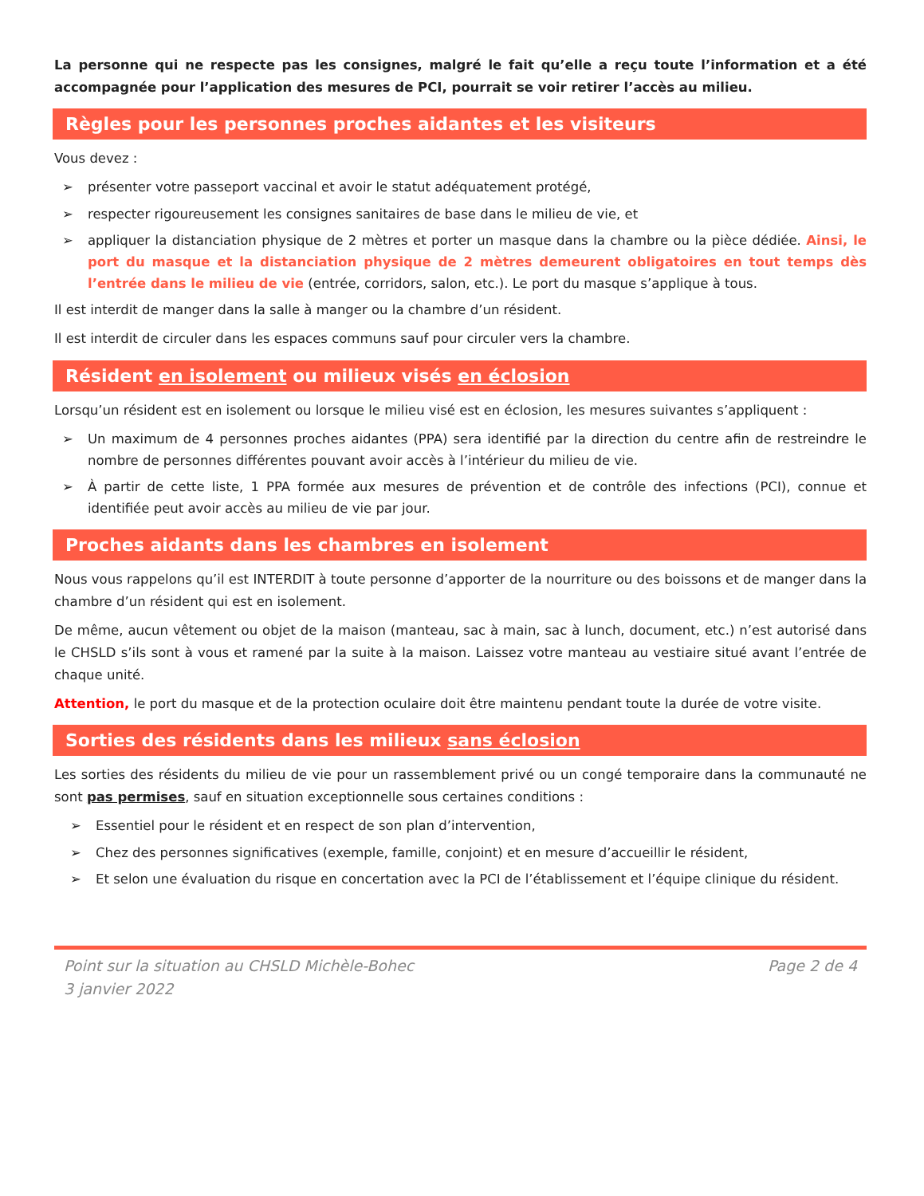La personne qui ne respecte pas les consignes, malgré le fait qu’elle a reçu toute l’information et a été accompagnée pour l’application des mesures de PCI, pourrait se voir retirer l’accès au milieu.
Règles pour les personnes proches aidantes et les visiteurs
Vous devez :
➢ présenter votre passeport vaccinal et avoir le statut adéquatement protégé,
➢ respecter rigoureusement les consignes sanitaires de base dans le milieu de vie, et
➢ appliquer la distanciation physique de 2 mètres et porter un masque dans la chambre ou la pièce dédiée. Ainsi, le port du masque et la distanciation physique de 2 mètres demeurent obligatoires en tout temps dès l’entrée dans le milieu de vie (entrée, corridors, salon, etc.). Le port du masque s’applique à tous.
Il est interdit de manger dans la salle à manger ou la chambre d’un résident.
Il est interdit de circuler dans les espaces communs sauf pour circuler vers la chambre.
Résident en isolement ou milieux visés en éclosion
Lorsqu’un résident est en isolement ou lorsque le milieu visé est en éclosion, les mesures suivantes s’appliquent :
➢ Un maximum de 4 personnes proches aidantes (PPA) sera identifié par la direction du centre afin de restreindre le nombre de personnes différentes pouvant avoir accès à l’intérieur du milieu de vie.
➢ À partir de cette liste, 1 PPA formée aux mesures de prévention et de contrôle des infections (PCI), connue et identifiée peut avoir accès au milieu de vie par jour.
Proches aidants dans les chambres en isolement
Nous vous rappelons qu’il est INTERDIT à toute personne d’apporter de la nourriture ou des boissons et de manger dans la chambre d’un résident qui est en isolement.
De même, aucun vêtement ou objet de la maison (manteau, sac à main, sac à lunch, document, etc.) n’est autorisé dans le CHSLD s’ils sont à vous et ramené par la suite à la maison. Laissez votre manteau au vestiaire situé avant l’entrée de chaque unité.
Attention, le port du masque et de la protection oculaire doit être maintenu pendant toute la durée de votre visite.
Sorties des résidents dans les milieux sans éclosion
Les sorties des résidents du milieu de vie pour un rassemblement privé ou un congé temporaire dans la communauté ne sont pas permises, sauf en situation exceptionnelle sous certaines conditions :
➢ Essentiel pour le résident et en respect de son plan d’intervention,
➢ Chez des personnes significatives (exemple, famille, conjoint) et en mesure d’accueillir le résident,
➢ Et selon une évaluation du risque en concertation avec la PCI de l’établissement et l’équipe clinique du résident.
Point sur la situation au CHSLD Michèle-Bohec
3 janvier 2022
Page 2 de 4